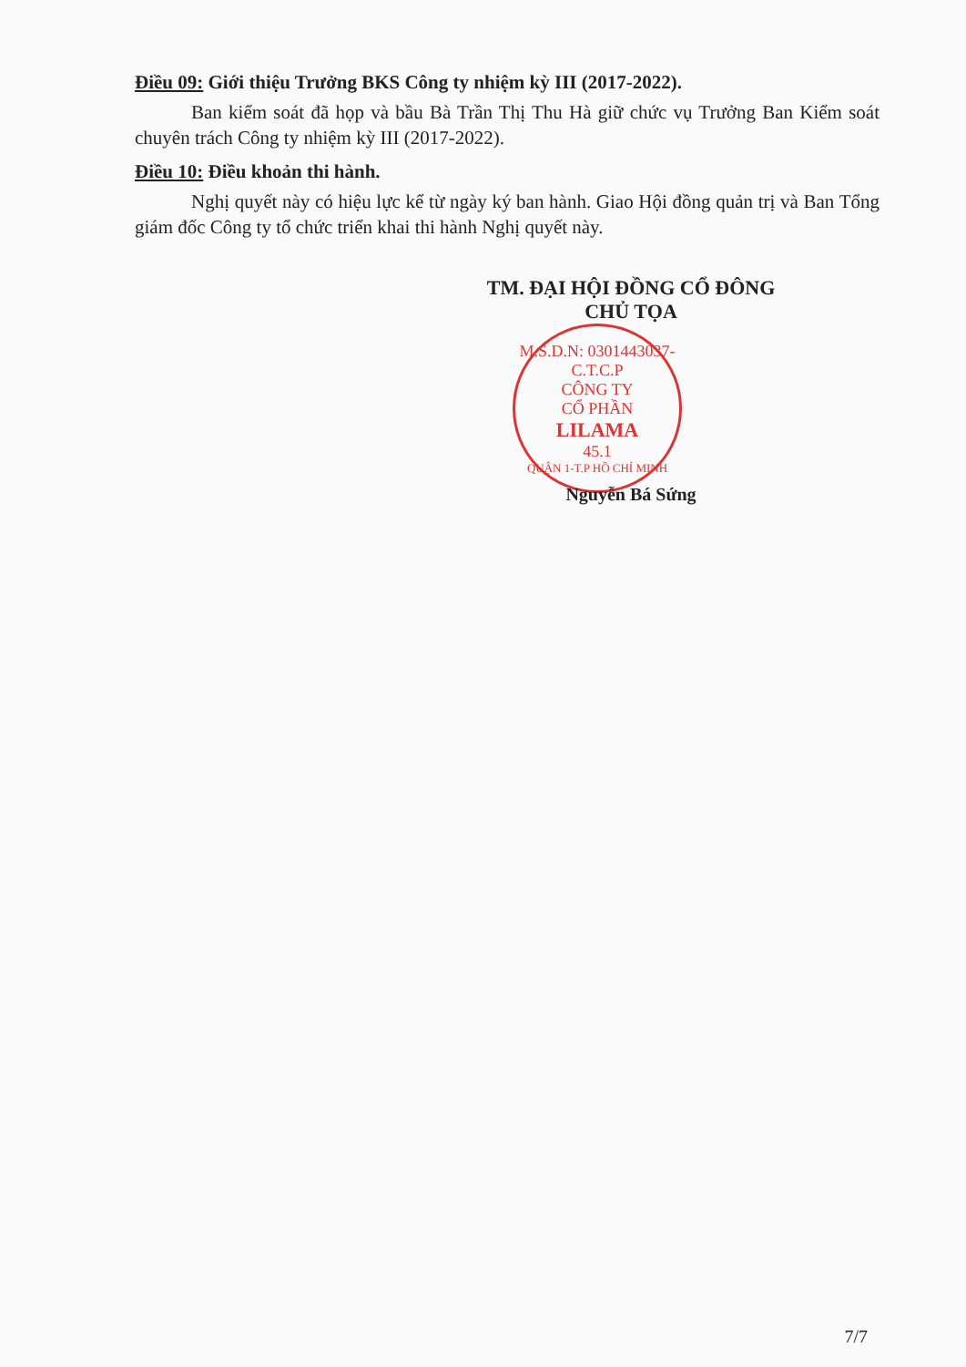Điều 09: Giới thiệu Trưởng BKS Công ty nhiệm kỳ III (2017-2022).
Ban kiểm soát đã họp và bầu Bà Trần Thị Thu Hà giữ chức vụ Trưởng Ban Kiểm soát chuyên trách Công ty nhiệm kỳ III (2017-2022).
Điều 10: Điều khoản thi hành.
Nghị quyết này có hiệu lực kể từ ngày ký ban hành. Giao Hội đồng quản trị và Ban Tổng giám đốc Công ty tổ chức triển khai thi hành Nghị quyết này.
TM. ĐẠI HỘI ĐỒNG CỔ ĐÔNG
CHỦ TỌA
M.S.D.N: 0301443037-C.T.C.P
CÔNG TY
CỔ PHẦN
LILAMA
45.1
QUẬN 1-T.P HỒ CHÍ MINH
Nguyễn Bá Sứng
7/7